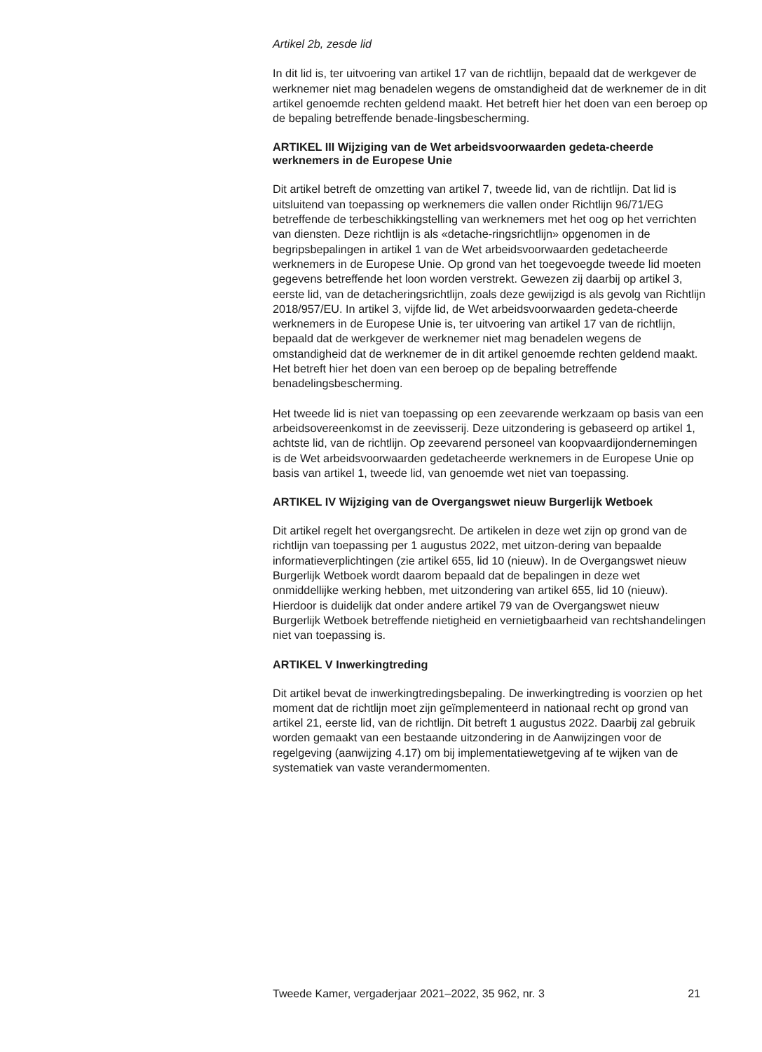Artikel 2b, zesde lid
In dit lid is, ter uitvoering van artikel 17 van de richtlijn, bepaald dat de werkgever de werknemer niet mag benadelen wegens de omstandigheid dat de werknemer de in dit artikel genoemde rechten geldend maakt. Het betreft hier het doen van een beroep op de bepaling betreffende benade-lingsbescherming.
ARTIKEL III Wijziging van de Wet arbeidsvoorwaarden gedeta-cheerde werknemers in de Europese Unie
Dit artikel betreft de omzetting van artikel 7, tweede lid, van de richtlijn. Dat lid is uitsluitend van toepassing op werknemers die vallen onder Richtlijn 96/71/EG betreffende de terbeschikkingstelling van werknemers met het oog op het verrichten van diensten. Deze richtlijn is als «detache-ringsrichtlijn» opgenomen in de begripsbepalingen in artikel 1 van de Wet arbeidsvoorwaarden gedetacheerde werknemers in de Europese Unie. Op grond van het toegevoegde tweede lid moeten gegevens betreffende het loon worden verstrekt. Gewezen zij daarbij op artikel 3, eerste lid, van de detacheringsrichtlijn, zoals deze gewijzigd is als gevolg van Richtlijn 2018/957/EU. In artikel 3, vijfde lid, de Wet arbeidsvoorwaarden gedeta-cheerde werknemers in de Europese Unie is, ter uitvoering van artikel 17 van de richtlijn, bepaald dat de werkgever de werknemer niet mag benadelen wegens de omstandigheid dat de werknemer de in dit artikel genoemde rechten geldend maakt. Het betreft hier het doen van een beroep op de bepaling betreffende benadelingsbescherming.
Het tweede lid is niet van toepassing op een zeevarende werkzaam op basis van een arbeidsovereenkomst in de zeevisserij. Deze uitzondering is gebaseerd op artikel 1, achtste lid, van de richtlijn. Op zeevarend personeel van koopvaardijondernemingen is de Wet arbeidsvoorwaarden gedetacheerde werknemers in de Europese Unie op basis van artikel 1, tweede lid, van genoemde wet niet van toepassing.
ARTIKEL IV Wijziging van de Overgangswet nieuw Burgerlijk Wetboek
Dit artikel regelt het overgangsrecht. De artikelen in deze wet zijn op grond van de richtlijn van toepassing per 1 augustus 2022, met uitzon-dering van bepaalde informatieverplichtingen (zie artikel 655, lid 10 (nieuw). In de Overgangswet nieuw Burgerlijk Wetboek wordt daarom bepaald dat de bepalingen in deze wet onmiddellijke werking hebben, met uitzondering van artikel 655, lid 10 (nieuw). Hierdoor is duidelijk dat onder andere artikel 79 van de Overgangswet nieuw Burgerlijk Wetboek betreffende nietigheid en vernietigbaarheid van rechtshandelingen niet van toepassing is.
ARTIKEL V Inwerkingtreding
Dit artikel bevat de inwerkingtredingsbepaling. De inwerkingtreding is voorzien op het moment dat de richtlijn moet zijn geïmplementeerd in nationaal recht op grond van artikel 21, eerste lid, van de richtlijn. Dit betreft 1 augustus 2022. Daarbij zal gebruik worden gemaakt van een bestaande uitzondering in de Aanwijzingen voor de regelgeving (aanwijzing 4.17) om bij implementatiewetgeving af te wijken van de systematiek van vaste verandermomenten.
Tweede Kamer, vergaderjaar 2021–2022, 35 962, nr. 3 21